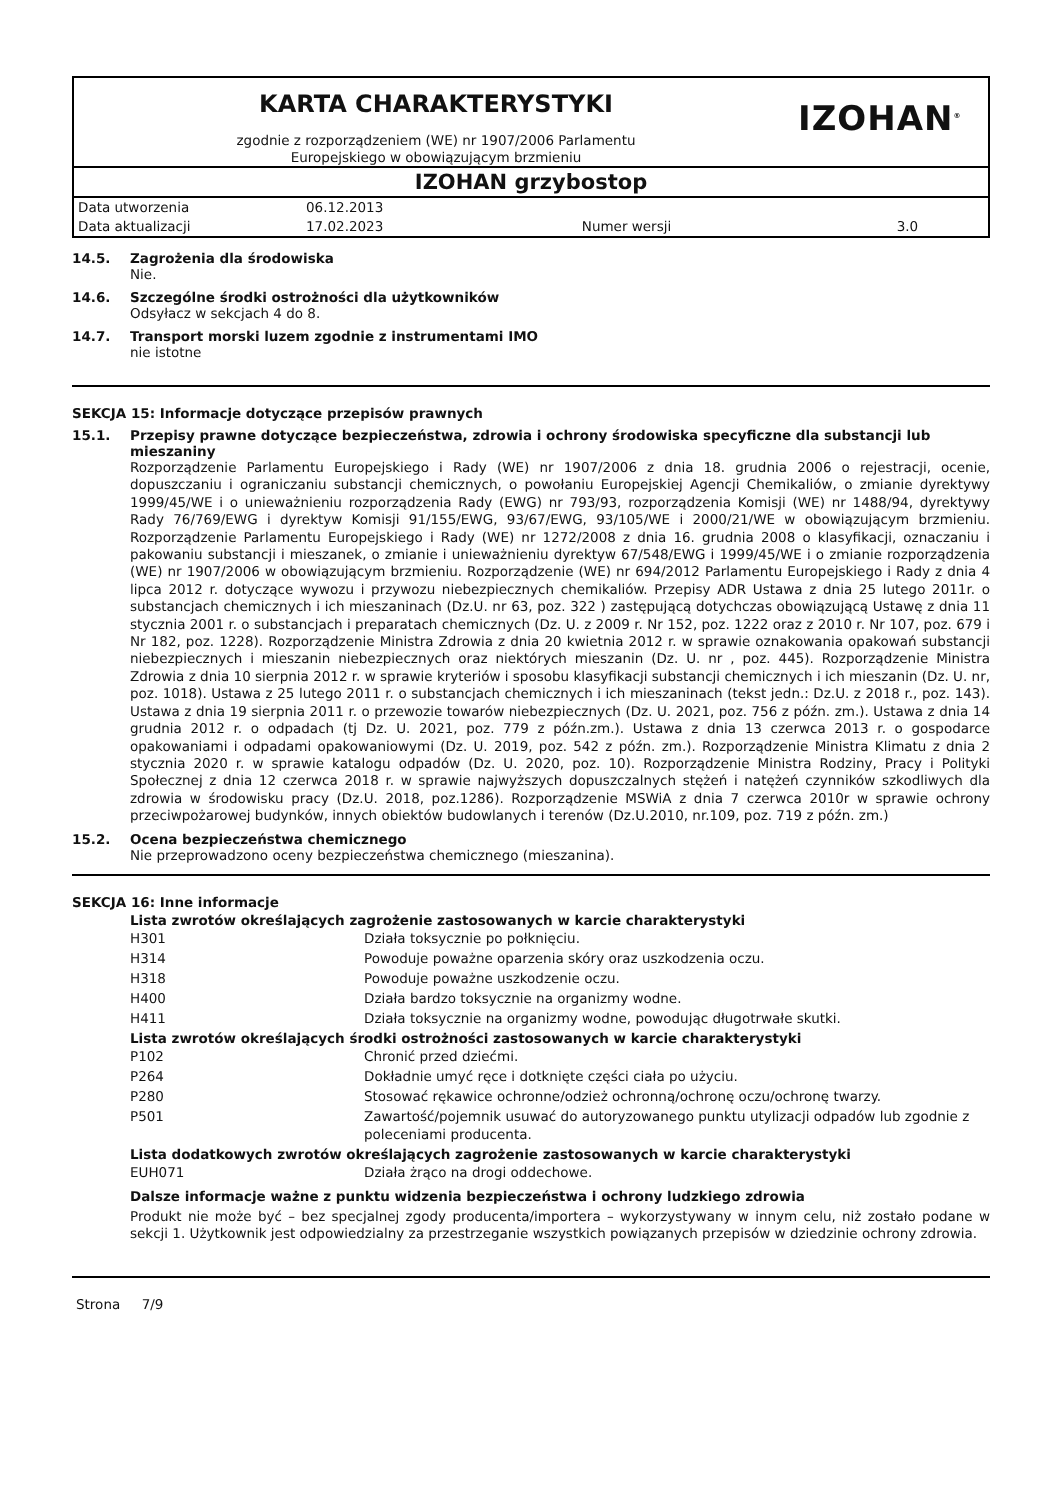KARTA CHARAKTERYSTYKI
zgodnie z rozporządzeniem (WE) nr 1907/2006 Parlamentu
Europejskiego w obowiązującym brzmieniu
IZOHAN<sup>®</sup>
IZOHAN grzybostop
| Data utworzenia | 06.12.2013 | | |
| Data aktualizacji | 17.02.2023 | Numer wersji | 3.0 |
14.5. Zagrożenia dla środowiska
Nie.
14.6. Szczególne środki ostrożności dla użytkowników
Odsyłacz w sekcjach 4 do 8.
14.7. Transport morski luzem zgodnie z instrumentami IMO
nie istotne
SEKCJA 15: Informacje dotyczące przepisów prawnych
15.1. Przepisy prawne dotyczące bezpieczeństwa, zdrowia i ochrony środowiska specyficzne dla substancji lub mieszaniny
Rozporządzenie Parlamentu Europejskiego i Rady (WE) nr 1907/2006 z dnia 18. grudnia 2006 o rejestracji, ocenie, dopuszczaniu i ograniczaniu substancji chemicznych, o powołaniu Europejskiej Agencji Chemikaliów, o zmianie dyrektywy 1999/45/WE i o unieważnieniu rozporządzenia Rady (EWG) nr 793/93, rozporządzenia Komisji (WE) nr 1488/94, dyrektywy Rady 76/769/EWG i dyrektyw Komisji 91/155/EWG, 93/67/EWG, 93/105/WE i 2000/21/WE w obowiązującym brzmieniu. Rozporządzenie Parlamentu Europejskiego i Rady (WE) nr 1272/2008 z dnia 16. grudnia 2008 o klasyfikacji, oznaczaniu i pakowaniu substancji i mieszanek, o zmianie i unieważnieniu dyrektyw 67/548/EWG i 1999/45/WE i o zmianie rozporządzenia (WE) nr 1907/2006 w obowiązującym brzmieniu. Rozporządzenie (WE) nr 694/2012 Parlamentu Europejskiego i Rady z dnia 4 lipca 2012 r. dotyczące wywozu i przywozu niebezpiecznych chemikaliów. Przepisy ADR Ustawa z dnia 25 lutego 2011r. o substancjach chemicznych i ich mieszaninach (Dz.U. nr 63, poz. 322 ) zastępującą dotychczas obowiązującą Ustawę z dnia 11 stycznia 2001 r. o substancjach i preparatach chemicznych (Dz. U. z 2009 r. Nr 152, poz. 1222 oraz z 2010 r. Nr 107, poz. 679 i Nr 182, poz. 1228). Rozporządzenie Ministra Zdrowia z dnia 20 kwietnia 2012 r. w sprawie oznakowania opakowań substancji niebezpiecznych i mieszanin niebezpiecznych oraz niektórych mieszanin (Dz. U. nr , poz. 445). Rozporządzenie Ministra Zdrowia z dnia 10 sierpnia 2012 r. w sprawie kryteriów i sposobu klasyfikacji substancji chemicznych i ich mieszanin (Dz. U. nr, poz. 1018). Ustawa z 25 lutego 2011 r. o substancjach chemicznych i ich mieszaninach (tekst jedn.: Dz.U. z 2018 r., poz. 143). Ustawa z dnia 19 sierpnia 2011 r. o przewozie towarów niebezpiecznych (Dz. U. 2021, poz. 756 z późn. zm.). Ustawa z dnia 14 grudnia 2012 r. o odpadach (tj Dz. U. 2021, poz. 779 z późn.zm.). Ustawa z dnia 13 czerwca 2013 r. o gospodarce opakowaniami i odpadami opakowaniowymi (Dz. U. 2019, poz. 542 z późn. zm.). Rozporządzenie Ministra Klimatu z dnia 2 stycznia 2020 r. w sprawie katalogu odpadów (Dz. U. 2020, poz. 10). Rozporządzenie Ministra Rodziny, Pracy i Polityki Społecznej z dnia 12 czerwca 2018 r. w sprawie najwyższych dopuszczalnych stężeń i natężeń czynników szkodliwych dla zdrowia w środowisku pracy (Dz.U. 2018, poz.1286). Rozporządzenie MSWiA z dnia 7 czerwca 2010r w sprawie ochrony przeciwpożarowej budynków, innych obiektów budowlanych i terenów (Dz.U.2010, nr.109, poz. 719 z późn. zm.)
15.2. Ocena bezpieczeństwa chemicznego
Nie przeprowadzono oceny bezpieczeństwa chemicznego (mieszanina).
SEKCJA 16: Inne informacje
Lista zwrotów określających zagrożenie zastosowanych w karcie charakterystyki
| H301 | Działa toksycznie po połknięciu. |
| H314 | Powoduje poważne oparzenia skóry oraz uszkodzenia oczu. |
| H318 | Powoduje poważne uszkodzenie oczu. |
| H400 | Działa bardzo toksycznie na organizmy wodne. |
| H411 | Działa toksycznie na organizmy wodne, powodując długotrwałe skutki. |
Lista zwrotów określających środki ostrożności zastosowanych w karcie charakterystyki
| P102 | Chronić przed dziećmi. |
| P264 | Dokładnie umyć ręce i dotknięte części ciała po użyciu. |
| P280 | Stosować rękawice ochronne/odzież ochronną/ochronę oczu/ochronę twarzy. |
| P501 | Zawartość/pojemnik usuwać do autoryzowanego punktu utylizacji odpadów lub zgodnie z poleceniami producenta. |
Lista dodatkowych zwrotów określających zagrożenie zastosowanych w karcie charakterystyki
| EUH071 | Działa żrąco na drogi oddechowe. |
Dalsze informacje ważne z punktu widzenia bezpieczeństwa i ochrony ludzkiego zdrowia
Produkt nie może być – bez specjalnej zgody producenta/importera – wykorzystywany w innym celu, niż zostało podane w sekcji 1. Użytkownik jest odpowiedzialny za przestrzeganie wszystkich powiązanych przepisów w dziedzinie ochrony zdrowia.
Strona 7/9